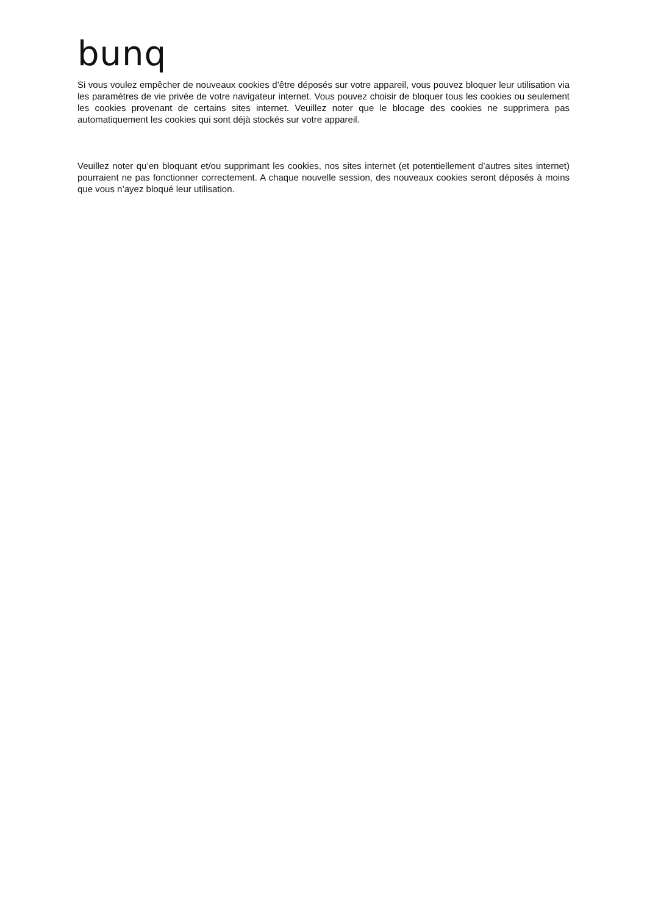bunq
Si vous voulez empêcher de nouveaux cookies d’être déposés sur votre appareil, vous pouvez bloquer leur utilisation via les paramètres de vie privée de votre navigateur internet. Vous pouvez choisir de bloquer tous les cookies ou seulement les cookies provenant de certains sites internet. Veuillez noter que le blocage des cookies ne supprimera pas automatiquement les cookies qui sont déjà stockés sur votre appareil.
Veuillez noter qu’en bloquant et/ou supprimant les cookies, nos sites internet (et potentiellement d’autres sites internet) pourraient ne pas fonctionner correctement. A chaque nouvelle session, des nouveaux cookies seront déposés à moins que vous n’ayez bloqué leur utilisation.